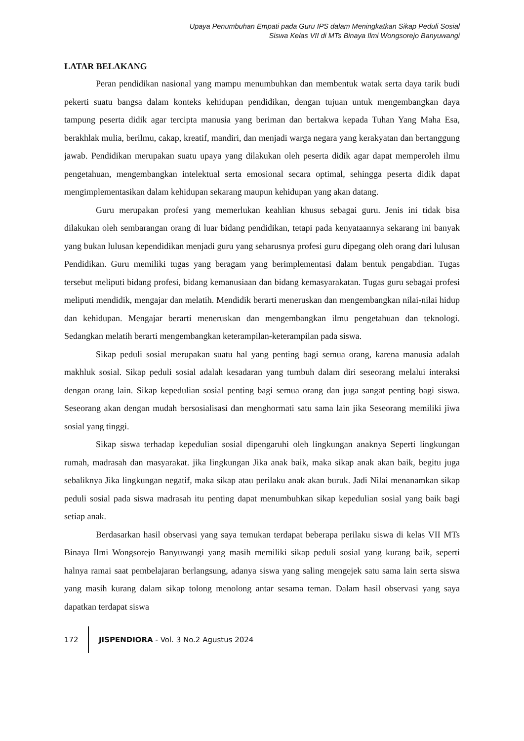Upaya Penumbuhan Empati pada Guru IPS dalam Meningkatkan Sikap Peduli Sosial
Siswa Kelas VII di MTs Binaya Ilmi Wongsorejo Banyuwangi
LATAR BELAKANG
Peran pendidikan nasional yang mampu menumbuhkan dan membentuk watak serta daya tarik budi pekerti suatu bangsa dalam konteks kehidupan pendidikan, dengan tujuan untuk mengembangkan daya tampung peserta didik agar tercipta manusia yang beriman dan bertakwa kepada Tuhan Yang Maha Esa, berakhlak mulia, berilmu, cakap, kreatif, mandiri, dan menjadi warga negara yang kerakyatan dan bertanggung jawab. Pendidikan merupakan suatu upaya yang dilakukan oleh peserta didik agar dapat memperoleh ilmu pengetahuan, mengembangkan intelektual serta emosional secara optimal, sehingga peserta didik dapat mengimplementasikan dalam kehidupan sekarang maupun kehidupan yang akan datang.
Guru merupakan profesi yang memerlukan keahlian khusus sebagai guru. Jenis ini tidak bisa dilakukan oleh sembarangan orang di luar bidang pendidikan, tetapi pada kenyataannya sekarang ini banyak yang bukan lulusan kependidikan menjadi guru yang seharusnya profesi guru dipegang oleh orang dari lulusan Pendidikan. Guru memiliki tugas yang beragam yang berimplementasi dalam bentuk pengabdian. Tugas tersebut meliputi bidang profesi, bidang kemanusiaan dan bidang kemasyarakatan. Tugas guru sebagai profesi meliputi mendidik, mengajar dan melatih. Mendidik berarti meneruskan dan mengembangkan nilai-nilai hidup dan kehidupan. Mengajar berarti meneruskan dan mengembangkan ilmu pengetahuan dan teknologi. Sedangkan melatih berarti mengembangkan keterampilan-keterampilan pada siswa.
Sikap peduli sosial merupakan suatu hal yang penting bagi semua orang, karena manusia adalah makhluk sosial. Sikap peduli sosial adalah kesadaran yang tumbuh dalam diri seseorang melalui interaksi dengan orang lain. Sikap kepedulian sosial penting bagi semua orang dan juga sangat penting bagi siswa. Seseorang akan dengan mudah bersosialisasi dan menghormati satu sama lain jika Seseorang memiliki jiwa sosial yang tinggi.
Sikap siswa terhadap kepedulian sosial dipengaruhi oleh lingkungan anaknya Seperti lingkungan rumah, madrasah dan masyarakat. jika lingkungan Jika anak baik, maka sikap anak akan baik, begitu juga sebaliknya Jika lingkungan negatif, maka sikap atau perilaku anak akan buruk. Jadi Nilai menanamkan sikap peduli sosial pada siswa madrasah itu penting dapat menumbuhkan sikap kepedulian sosial yang baik bagi setiap anak.
Berdasarkan hasil observasi yang saya temukan terdapat beberapa perilaku siswa di kelas VII MTs Binaya Ilmi Wongsorejo Banyuwangi yang masih memiliki sikap peduli sosial yang kurang baik, seperti halnya ramai saat pembelajaran berlangsung, adanya siswa yang saling mengejek satu sama lain serta siswa yang masih kurang dalam sikap tolong menolong antar sesama teman. Dalam hasil observasi yang saya dapatkan terdapat siswa
172 JISPENDIORA - Vol. 3 No.2 Agustus 2024